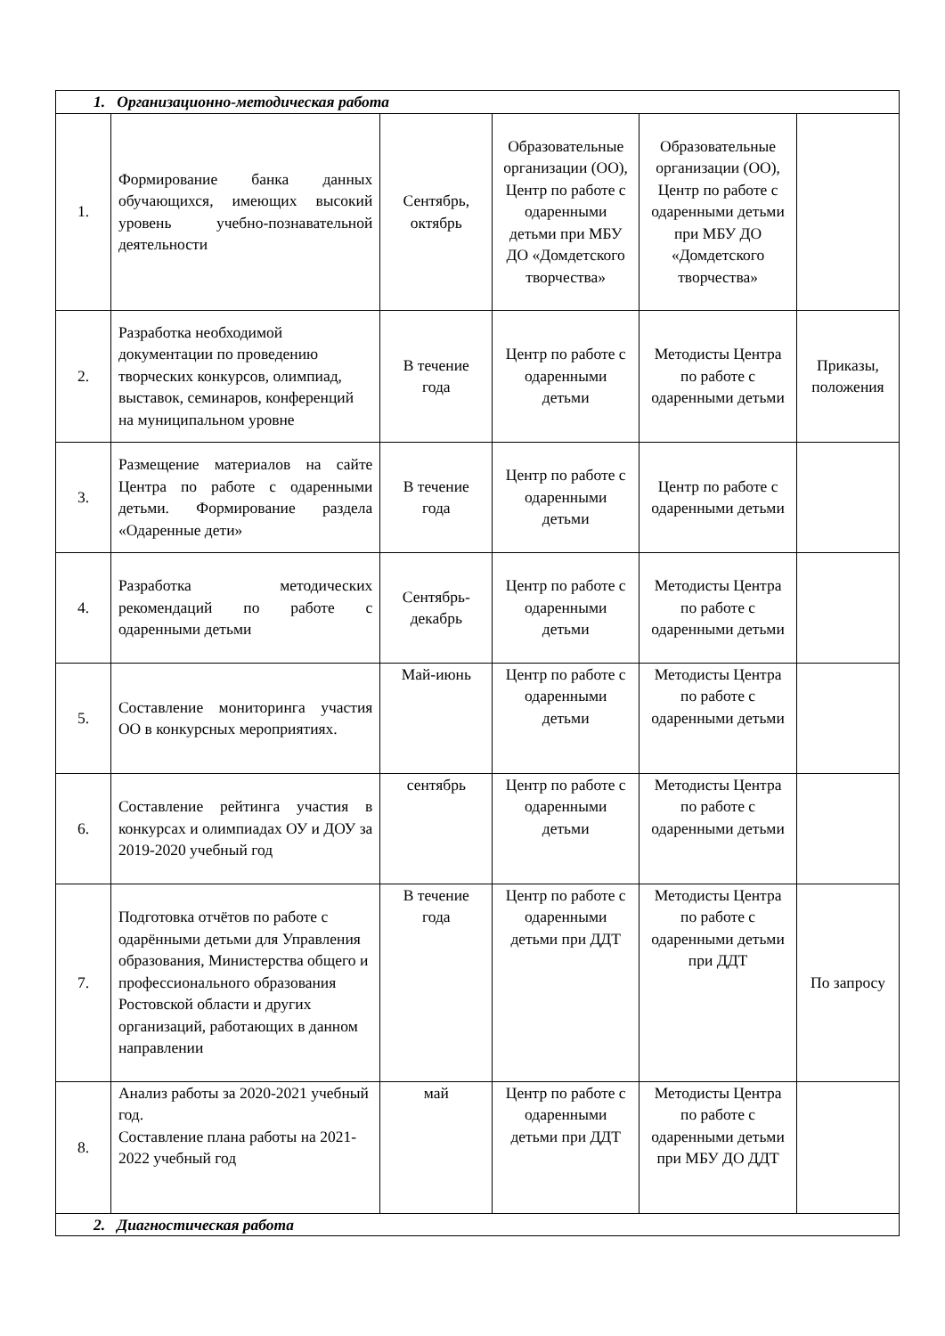| 1. Организационно-методическая работа | | | | | |
| 1. | Формирование банка данных обучающихся, имеющих высокий уровень учебно-познавательной деятельности | Сентябрь, октябрь | Образовательные организации (ОО), Центр по работе с одаренными детьми при МБУ ДО «Домдетского творчества» | Образовательные организации (ОО), Центр по работе с одаренными детьми при МБУ ДО «Домдетского творчества» | |
| 2. | Разработка необходимой документации по проведению творческих конкурсов, олимпиад, выставок, семинаров, конференций на муниципальном уровне | В течение года | Центр по работе с одаренными детьми | Методисты Центра по работе с одаренными детьми | Приказы, положения |
| 3. | Размещение материалов на сайте Центра по работе с одаренными детьми. Формирование раздела «Одаренные дети» | В течение года | Центр по работе с одаренными детьми | Центр по работе с одаренными детьми | |
| 4. | Разработка методических рекомендаций по работе с одаренными детьми | Сентябрь-декабрь | Центр по работе с одаренными детьми | Методисты Центра по работе с одаренными детьми | |
| 5. | Составление мониторинга участия ОО в конкурсных мероприятиях. | Май-июнь | Центр по работе с одаренными детьми | Методисты Центра по работе с одаренными детьми | |
| 6. | Составление рейтинга участия в конкурсах и олимпиадах ОУ и ДОУ за 2019-2020 учебный год | сентябрь | Центр по работе с одаренными детьми | Методисты Центра по работе с одаренными детьми | |
| 7. | Подготовка отчётов по работе с одарёнными детьми для Управления образования, Министерства общего и профессионального образования Ростовской области и других организаций, работающих в данном направлении | В течение года | Центр по работе с одаренными детьми при ДДТ | Методисты Центра по работе с одаренными детьми при ДДТ | По запросу |
| 8. | Анализ работы за 2020-2021 учебный год. Составление плана работы на 2021-2022 учебный год | май | Центр по работе с одаренными детьми при ДДТ | Методисты Центра по работе с одаренными детьми при МБУ ДО ДДТ | |
| 2. Диагностическая работа | | | | | |